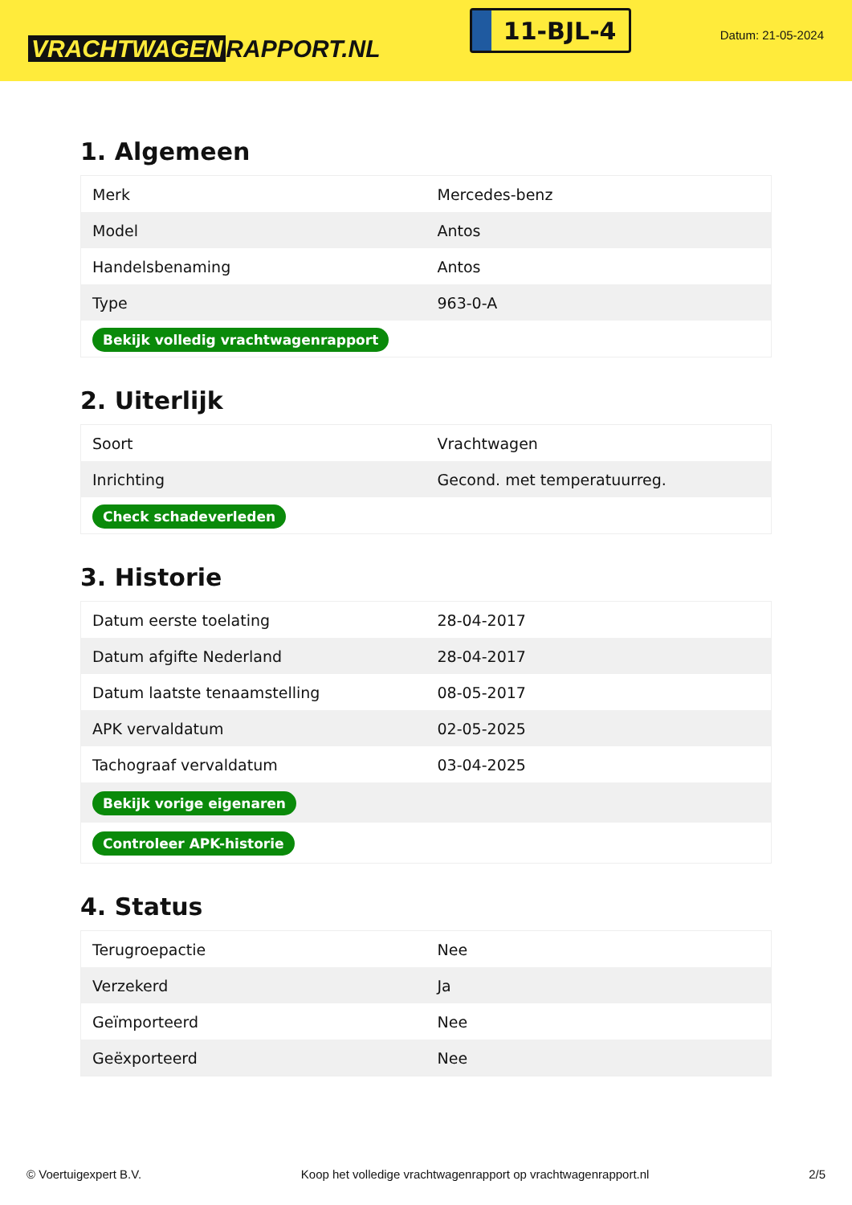VRACHTWAGEN RAPPORT.NL
11-BJL-4
Datum: 21-05-2024
1. Algemeen
| Merk | Mercedes-benz |
| Model | Antos |
| Handelsbenaming | Antos |
| Type | 963-0-A |
| Bekijk volledig vrachtwagenrapport | |
2. Uiterlijk
| Soort | Vrachtwagen |
| Inrichting | Gecond. met temperatuurreg. |
| Check schadeverleden | |
3. Historie
| Datum eerste toelating | 28-04-2017 |
| Datum afgifte Nederland | 28-04-2017 |
| Datum laatste tenaamstelling | 08-05-2017 |
| APK vervaldatum | 02-05-2025 |
| Tachograaf vervaldatum | 03-04-2025 |
| Bekijk vorige eigenaren | |
| Controleer APK-historie | |
4. Status
| Terugroepactie | Nee |
| Verzekerd | Ja |
| Geïmporteerd | Nee |
| Geëxporteerd | Nee |
© Voertuigexpert B.V. Koop het volledige vrachtwagenrapport op vrachtwagenrapport.nl 2/5